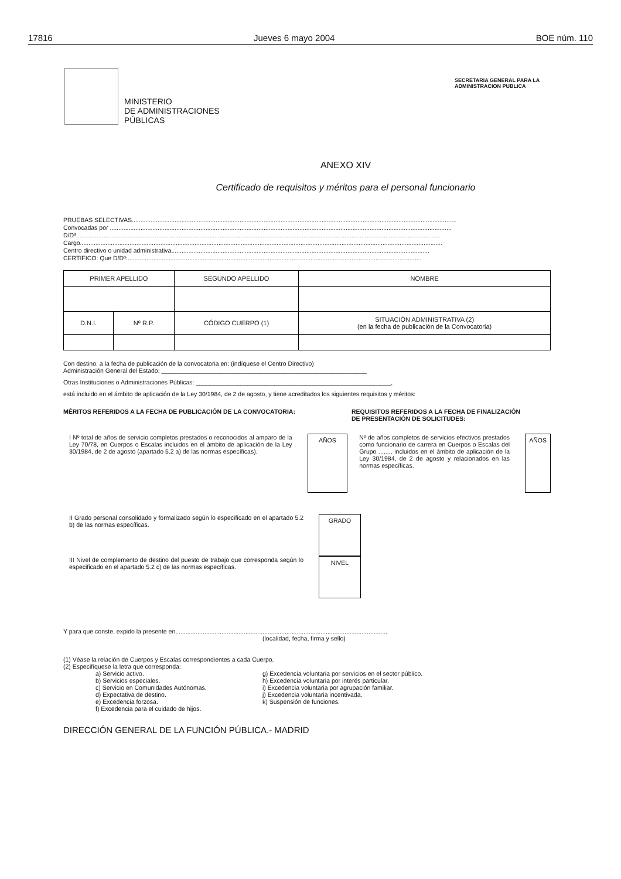17816 Jueves 6 mayo 2004 BOE núm. 110
MINISTERIO
DE ADMINISTRACIONES
PÚBLICAS
SECRETARIA GENERAL PARA LA
ADMINISTRACION PUBLICA
ANEXO XIV
Certificado de requisitos y méritos para el personal funcionario
PRUEBAS SELECTIVAS..............................................................................................................................................................................................
Convocadas por ........................................................................................................................................................................................................
D/Dª.....................................................................................................................................................................................................................
Cargo....................................................................................................................................................................................................................
Centro directivo o unidad administrativa.......................................................................................................................................................
CERTIFICO: Que D/Dª:............................................................................................................................................................................
| PRIMER APELLIDO | | SEGUNDO APELLIDO | NOMBRE |
| D.N.I. | Nº R.P. | CÓDIGO CUERPO (1) | SITUACIÓN ADMINISTRATIVA (2) (en la fecha de publicación de la Convocatoria) |
Con destino, a la fecha de publicación de la convocatoria en: (indíquese el Centro Directivo)
Administración General del Estado: ____________________________________________________________
Otras Instituciones o Administraciones Públicas: _________________________________________________________,
está incluido en el ámbito de aplicación de la Ley 30/1984, de 2 de agosto, y tiene acreditados los siguientes requisitos y méritos:
MÉRITOS REFERIDOS A LA FECHA DE PUBLICACIÓN DE LA CONVOCATORIA: REQUISITOS REFERIDOS A LA FECHA DE FINALIZACIÓN DE PRESENTACIÓN DE SOLICITUDES:
I Nº total de años de servicio completos prestados o reconocidos al amparo de la Ley 70/78, en Cuerpos o Escalas incluidos en el ámbito de aplicación de la Ley 30/1984, de 2 de agosto (apartado 5.2 a) de las normas específicas).
AÑOS
Nº de años completos de servicios efectivos prestados como funcionario de carrera en Cuerpos o Escalas del Grupo ......., incluidos en el ámbito de aplicación de la Ley 30/1984, de 2 de agosto y relacionados en las normas específicas.
AÑOS
II Grado personal consolidado y formalizado según lo especificado en el apartado 5.2 b) de las normas específicas.
GRADO
III Nivel de complemento de destino del puesto de trabajo que corresponda según lo especificado en el apartado 5.2 c) de las normas específicas.
NIVEL
Y para que conste, expido la presente en, ..........................................................................................................................
(localidad, fecha, firma y sello)
(1) Véase la relación de Cuerpos y Escalas correspondientes a cada Cuerpo.
(2) Especifíquese la letra que corresponda:
a) Servicio activo.
b) Servicios especiales.
c) Servicio en Comunidades Autónomas.
d) Expectativa de destino.
e) Excedencia forzosa.
f) Excedencia para el cuidado de hijos.
g) Excedencia voluntaria por servicios en el sector público.
h) Excedencia voluntaria por interés particular.
i) Excedencia voluntaria por agrupación familiar.
j) Excedencia voluntaria incentivada.
k) Suspensión de funciones.
DIRECCIÓN GENERAL DE LA FUNCIÓN PÚBLICA.- MADRID